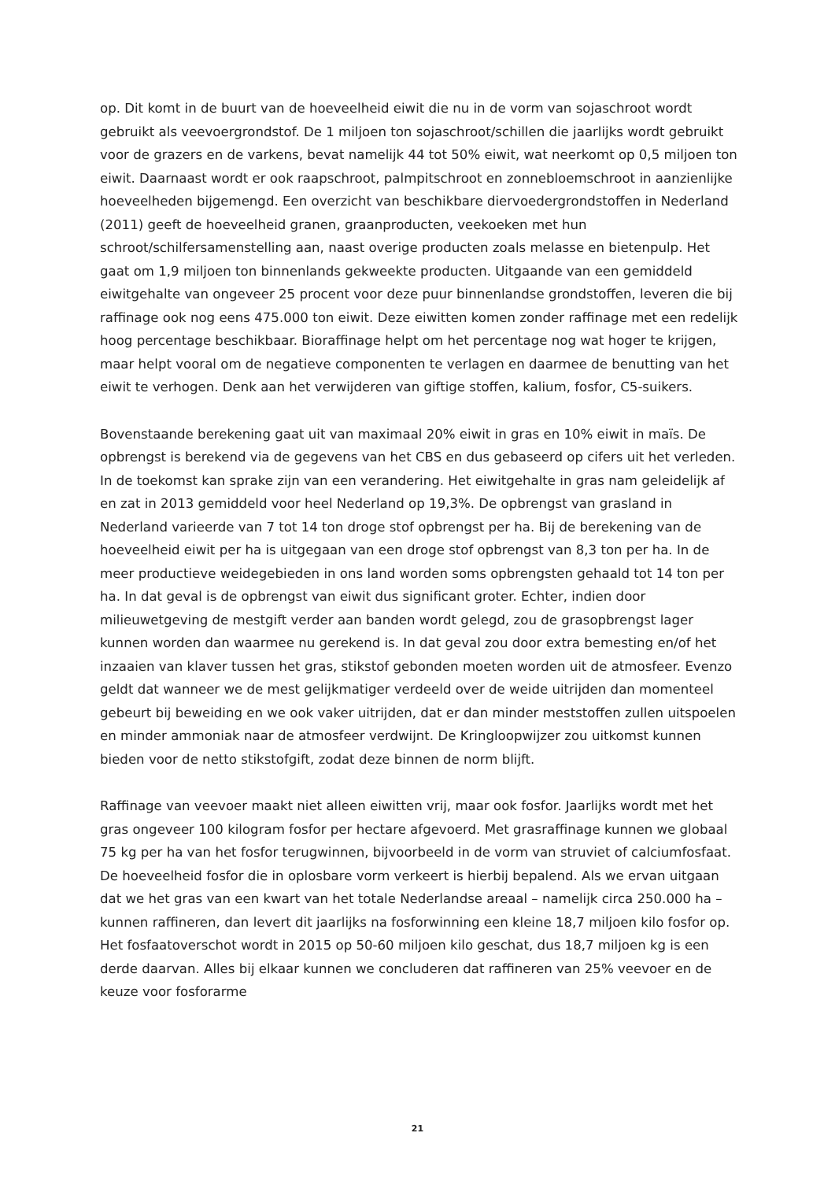op. Dit komt in de buurt van de hoeveelheid eiwit die nu in de vorm van sojaschroot wordt gebruikt als veevoergrondstof. De 1 miljoen ton sojaschroot/schillen die jaarlijks wordt gebruikt voor de grazers en de varkens, bevat namelijk 44 tot 50% eiwit, wat neerkomt op 0,5 miljoen ton eiwit. Daarnaast wordt er ook raapschroot, palmpitschroot en zonnebloemschroot in aanzienlijke hoeveelheden bijgemengd. Een overzicht van beschikbare diervoedergrondstoffen in Nederland (2011) geeft de hoeveelheid granen, graanproducten, veekoeken met hun schroot/schilfersamenstelling aan, naast overige producten zoals melasse en bietenpulp. Het gaat om 1,9 miljoen ton binnenlands gekweekte producten. Uitgaande van een gemiddeld eiwitgehalte van ongeveer 25 procent voor deze puur binnenlandse grondstoffen, leveren die bij raffinage ook nog eens 475.000 ton eiwit. Deze eiwitten komen zonder raffinage met een redelijk hoog percentage beschikbaar. Bioraffinage helpt om het percentage nog wat hoger te krijgen, maar helpt vooral om de negatieve componenten te verlagen en daarmee de benutting van het eiwit te verhogen. Denk aan het verwijderen van giftige stoffen, kalium, fosfor, C5-suikers.
Bovenstaande berekening gaat uit van maximaal 20% eiwit in gras en 10% eiwit in maïs. De opbrengst is berekend via de gegevens van het CBS en dus gebaseerd op cifers uit het verleden. In de toekomst kan sprake zijn van een verandering. Het eiwitgehalte in gras nam geleidelijk af en zat in 2013 gemiddeld voor heel Nederland op 19,3%. De opbrengst van grasland in Nederland varieerde van 7 tot 14 ton droge stof opbrengst per ha. Bij de berekening van de hoeveelheid eiwit per ha is uitgegaan van een droge stof opbrengst van 8,3 ton per ha. In de meer productieve weidegebieden in ons land worden soms opbrengsten gehaald tot 14 ton per ha. In dat geval is de opbrengst van eiwit dus significant groter. Echter, indien door milieuwetgeving de mestgift verder aan banden wordt gelegd, zou de grasopbrengst lager kunnen worden dan waarmee nu gerekend is. In dat geval zou door extra bemesting en/of het inzaaien van klaver tussen het gras, stikstof gebonden moeten worden uit de atmosfeer. Evenzo geldt dat wanneer we de mest gelijkmatiger verdeeld over de weide uitrijden dan momenteel gebeurt bij beweiding en we ook vaker uitrijden, dat er dan minder meststoffen zullen uitspoelen en minder ammoniak naar de atmosfeer verdwijnt. De Kringloopwijzer zou uitkomst kunnen bieden voor de netto stikstofgift, zodat deze binnen de norm blijft.
Raffinage van veevoer maakt niet alleen eiwitten vrij, maar ook fosfor. Jaarlijks wordt met het gras ongeveer 100 kilogram fosfor per hectare afgevoerd. Met grasraffinage kunnen we globaal 75 kg per ha van het fosfor terugwinnen, bijvoorbeeld in de vorm van struviet of calciumfosfaat. De hoeveelheid fosfor die in oplosbare vorm verkeert is hierbij bepalend. Als we ervan uitgaan dat we het gras van een kwart van het totale Nederlandse areaal – namelijk circa 250.000 ha – kunnen raffineren, dan levert dit jaarlijks na fosforwinning een kleine 18,7 miljoen kilo fosfor op. Het fosfaatoverschot wordt in 2015 op 50-60 miljoen kilo geschat, dus 18,7 miljoen kg is een derde daarvan. Alles bij elkaar kunnen we concluderen dat raffineren van 25% veevoer en de keuze voor fosforarme
21